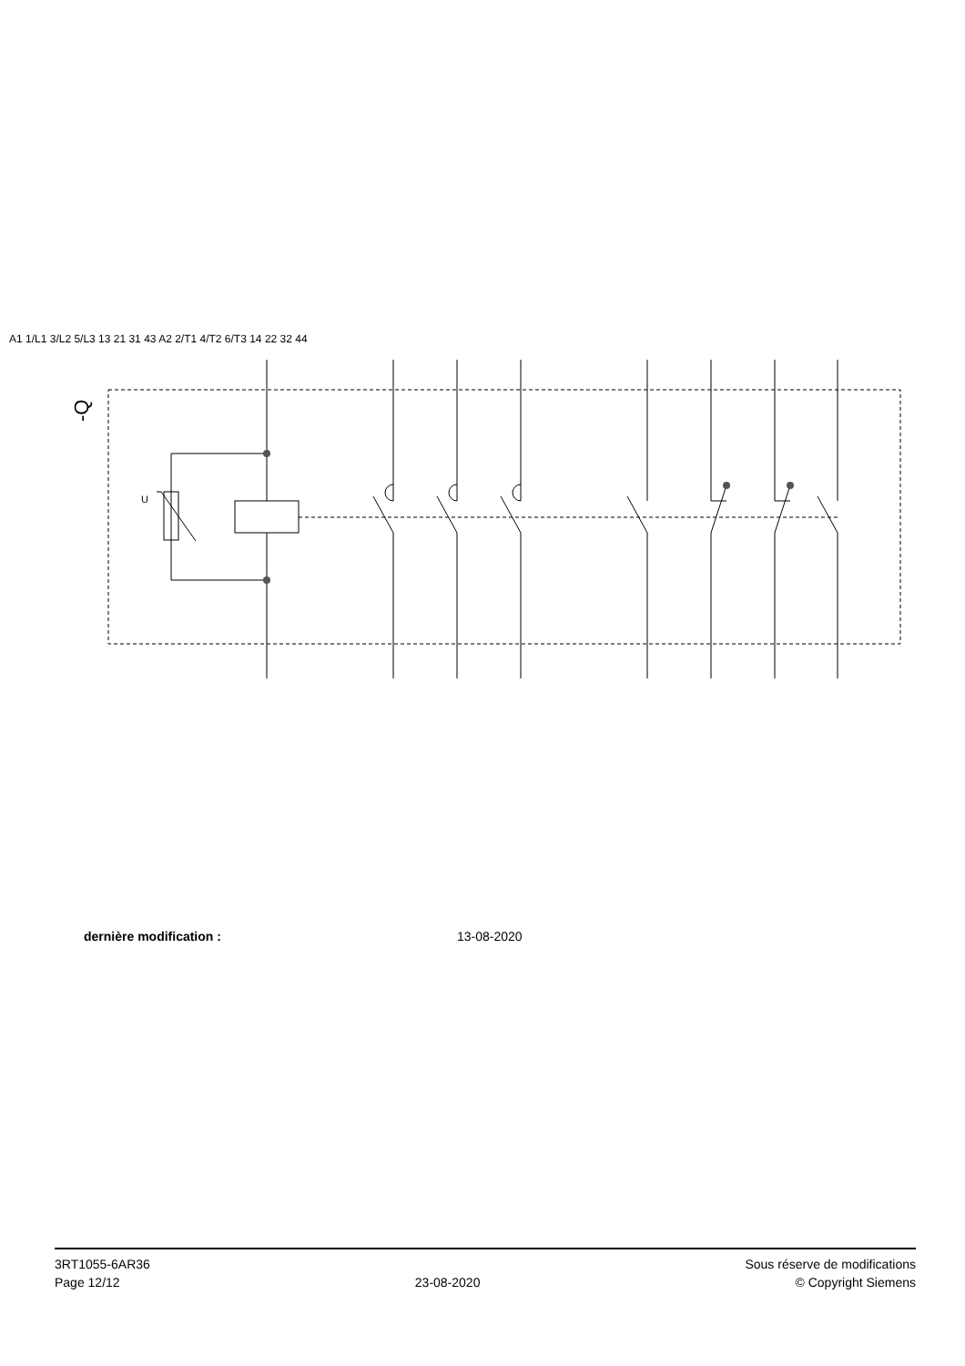-Q
U
A1 1/L1 3/L2 5/L3 13 21 31 43 A2 2/T1 4/T2 6/T3 14 22 32 44
dernière modification : 13-08-2020
3RT1055-6AR36
Page 12/12
23-08-2020
Sous réserve de modifications
© Copyright Siemens